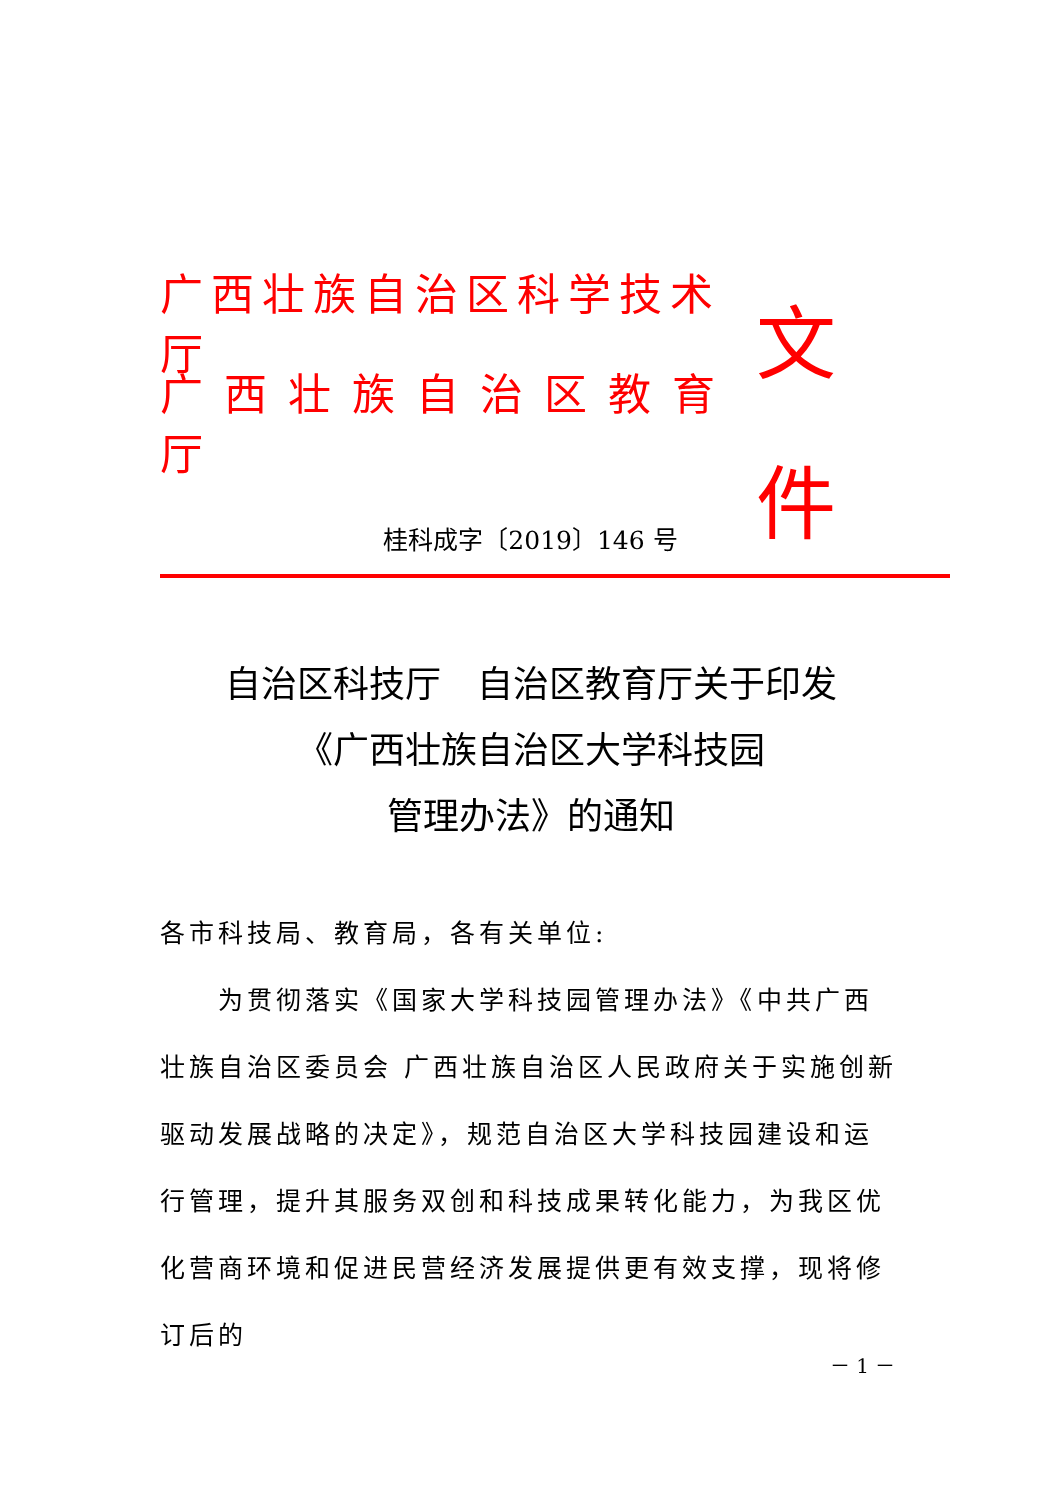广西壮族自治区科学技术厅
广西壮族自治区教育厅
文件
桂科成字〔2019〕146 号
自治区科技厅　自治区教育厅关于印发
《广西壮族自治区大学科技园
管理办法》的通知
各市科技局、教育局，各有关单位:
为贯彻落实《国家大学科技园管理办法》《中共广西壮族自治区委员会 广西壮族自治区人民政府关于实施创新驱动发展战略的决定》，规范自治区大学科技园建设和运行管理，提升其服务双创和科技成果转化能力，为我区优化营商环境和促进民营经济发展提供更有效支撑，现将修订后的
－ 1 －